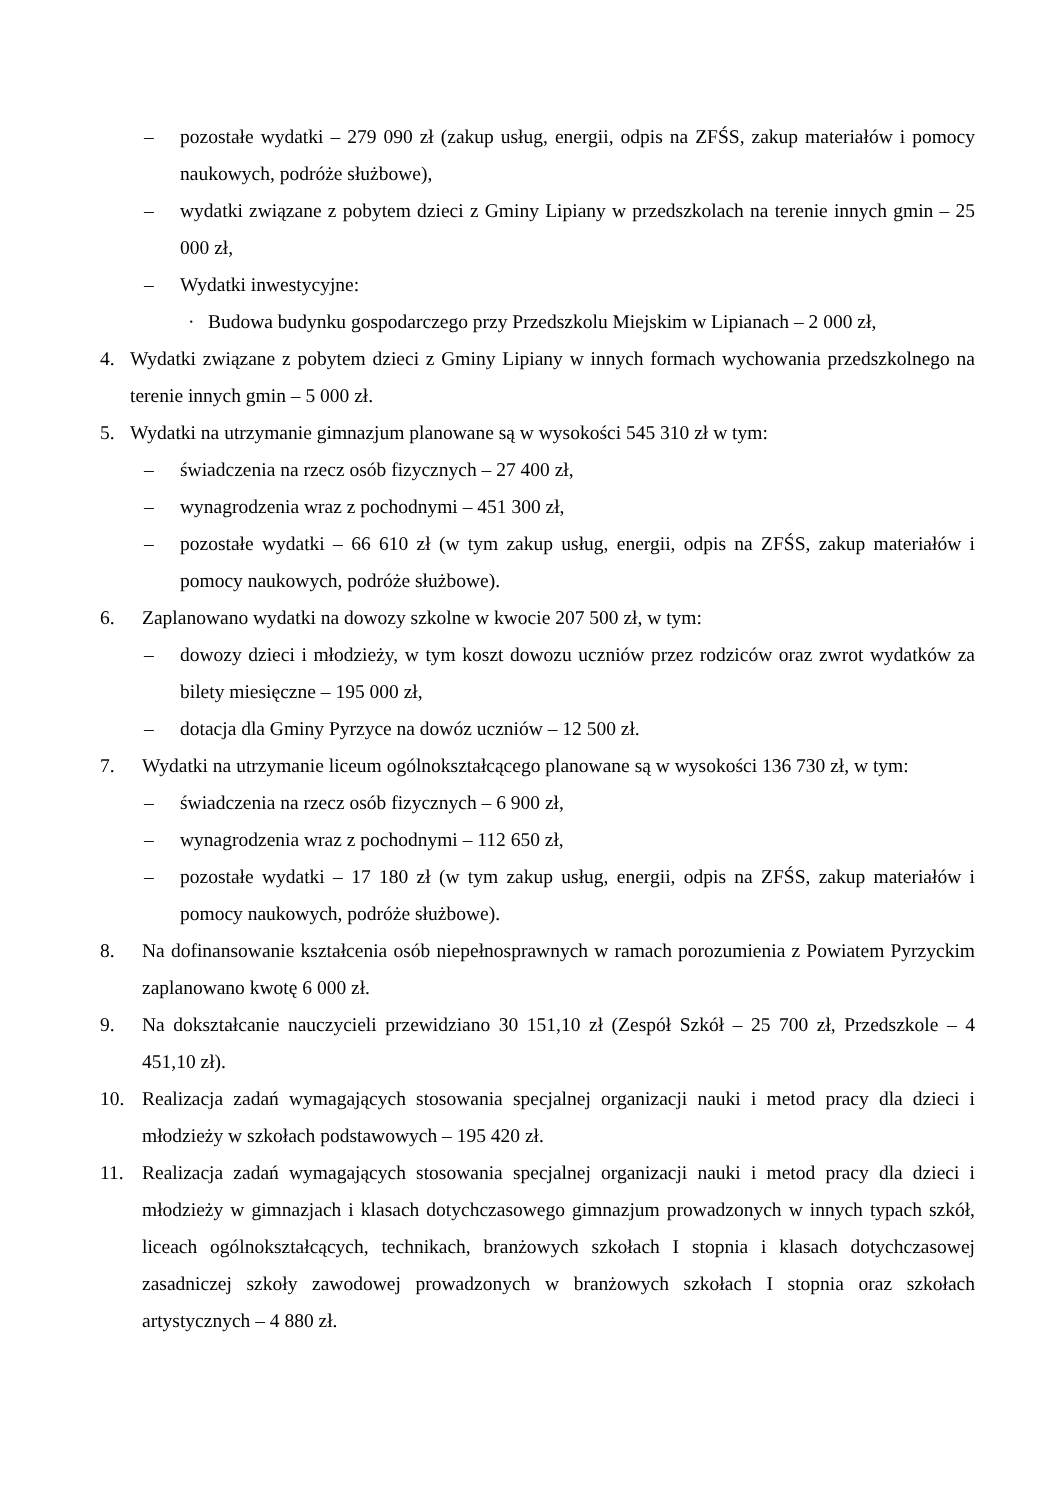– pozostałe wydatki – 279 090 zł (zakup usług, energii, odpis na ZFŚS, zakup materiałów i pomocy naukowych, podróże służbowe),
– wydatki związane z pobytem dzieci z Gminy Lipiany w przedszkolach na terenie innych gmin – 25 000 zł,
– Wydatki inwestycyjne:
· Budowa budynku gospodarczego przy Przedszkolu Miejskim w Lipianach – 2 000 zł,
4. Wydatki związane z pobytem dzieci z Gminy Lipiany w innych formach wychowania przedszkolnego na terenie innych gmin – 5 000 zł.
5. Wydatki na utrzymanie gimnazjum planowane są w wysokości 545 310 zł w tym:
– świadczenia na rzecz osób fizycznych – 27 400 zł,
– wynagrodzenia wraz z pochodnymi – 451 300 zł,
– pozostałe wydatki – 66 610 zł (w tym zakup usług, energii, odpis na ZFŚS, zakup materiałów i pomocy naukowych, podróże służbowe).
6. Zaplanowano wydatki na dowozy szkolne w kwocie 207 500 zł, w tym:
– dowozy dzieci i młodzieży, w tym koszt dowozu uczniów przez rodziców oraz zwrot wydatków za bilety miesięczne – 195 000 zł,
– dotacja dla Gminy Pyrzyce na dowóz uczniów – 12 500 zł.
7. Wydatki na utrzymanie liceum ogólnokształcącego planowane są w wysokości 136 730 zł, w tym:
– świadczenia na rzecz osób fizycznych – 6 900 zł,
– wynagrodzenia wraz z pochodnymi – 112 650 zł,
– pozostałe wydatki – 17 180 zł (w tym zakup usług, energii, odpis na ZFŚS, zakup materiałów i pomocy naukowych, podróże służbowe).
8. Na dofinansowanie kształcenia osób niepełnosprawnych w ramach porozumienia z Powiatem Pyrzyckim zaplanowano kwotę 6 000 zł.
9. Na dokształcanie nauczycieli przewidziano 30 151,10 zł (Zespół Szkół – 25 700 zł, Przedszkole – 4 451,10 zł).
10. Realizacja zadań wymagających stosowania specjalnej organizacji nauki i metod pracy dla dzieci i młodzieży w szkołach podstawowych – 195 420 zł.
11. Realizacja zadań wymagających stosowania specjalnej organizacji nauki i metod pracy dla dzieci i młodzieży w gimnazjach i klasach dotychczasowego gimnazjum prowadzonych w innych typach szkół, liceach ogólnokształcących, technikach, branżowych szkołach I stopnia i klasach dotychczasowej zasadniczej szkoły zawodowej prowadzonych w branżowych szkołach I stopnia oraz szkołach artystycznych – 4 880 zł.